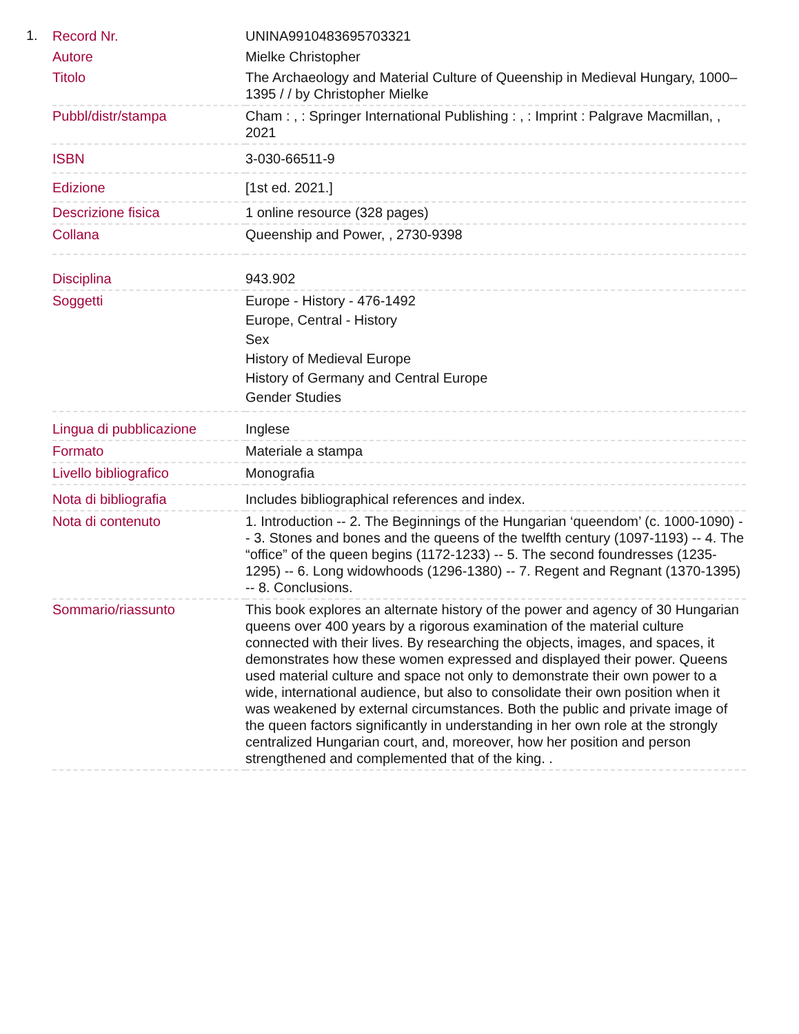1.
| Record Nr. | UNINA9910483695703321 |
| Autore | Mielke Christopher |
| Titolo | The Archaeology and Material Culture of Queenship in Medieval Hungary, 1000–1395 / / by Christopher Mielke |
| Pubbl/distr/stampa | Cham : , : Springer International Publishing : , : Imprint : Palgrave Macmillan, , 2021 |
| ISBN | 3-030-66511-9 |
| Edizione | [1st ed. 2021.] |
| Descrizione fisica | 1 online resource (328 pages) |
| Collana | Queenship and Power, , 2730-9398 |
| Disciplina | 943.902 |
| Soggetti | Europe - History - 476-1492 Europe, Central - History Sex History of Medieval Europe History of Germany and Central Europe Gender Studies |
| Lingua di pubblicazione | Inglese |
| Formato | Materiale a stampa |
| Livello bibliografico | Monografia |
| Nota di bibliografia | Includes bibliographical references and index. |
| Nota di contenuto | 1. Introduction -- 2. The Beginnings of the Hungarian ‘queendom’ (c. 1000-1090) -- 3. Stones and bones and the queens of the twelfth century (1097-1193) -- 4. The “office” of the queen begins (1172-1233) -- 5. The second foundresses (1235-1295) -- 6. Long widowhoods (1296-1380) -- 7. Regent and Regnant (1370-1395) -- 8. Conclusions. |
| Sommario/riassunto | This book explores an alternate history of the power and agency of 30 Hungarian queens over 400 years by a rigorous examination of the material culture connected with their lives. By researching the objects, images, and spaces, it demonstrates how these women expressed and displayed their power. Queens used material culture and space not only to demonstrate their own power to a wide, international audience, but also to consolidate their own position when it was weakened by external circumstances. Both the public and private image of the queen factors significantly in understanding in her own role at the strongly centralized Hungarian court, and, moreover, how her position and person strengthened and complemented that of the king. . |